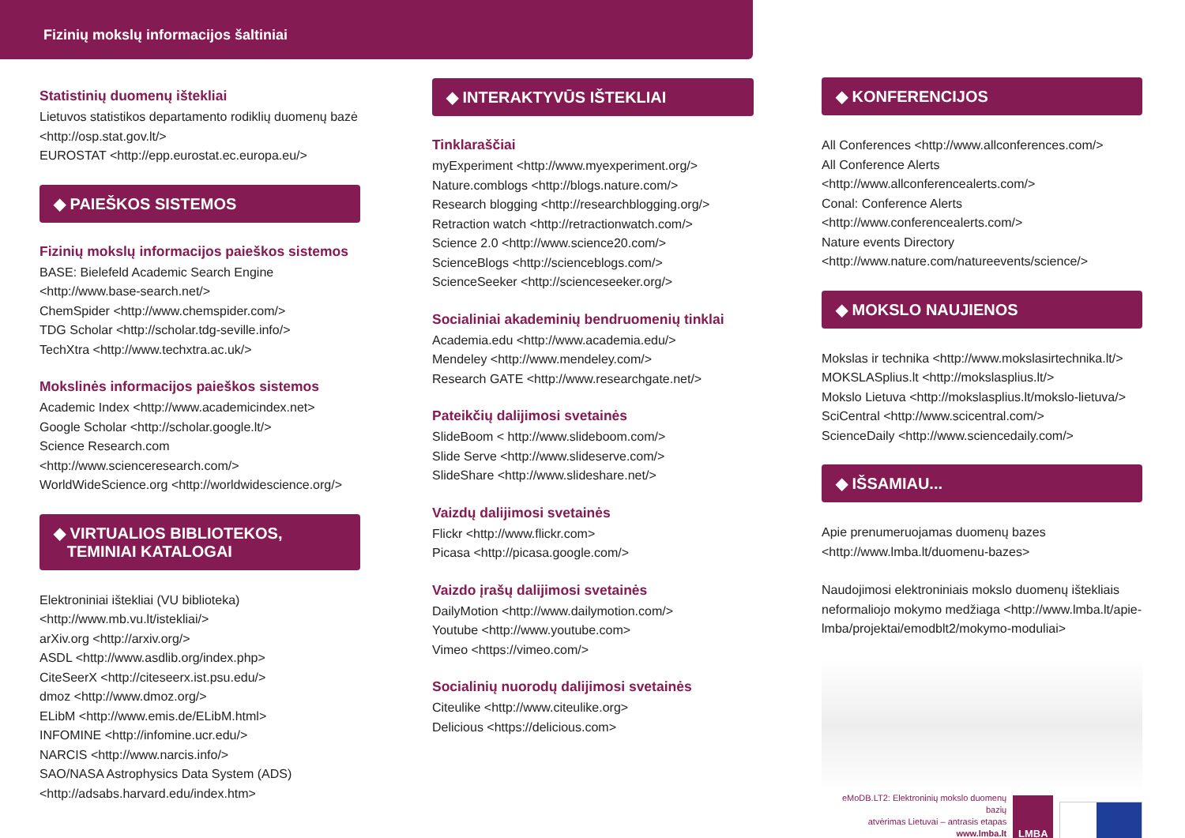Fizinių mokslų informacijos šaltiniai
Statistinių duomenų ištekliai
Lietuvos statistikos departamento rodiklių duomenų bazė
<http://osp.stat.gov.lt/>
EUROSTAT <http://epp.eurostat.ec.europa.eu/>
◆ PAIEŠKOS SISTEMOS
Fizinių mokslų informacijos paieškos sistemos
BASE: Bielefeld Academic Search Engine
<http://www.base-search.net/>
ChemSpider <http://www.chemspider.com/>
TDG Scholar <http://scholar.tdg-seville.info/>
TechXtra <http://www.techxtra.ac.uk/>
Mokslinės informacijos paieškos sistemos
Academic Index <http://www.academicindex.net>
Google Scholar <http://scholar.google.lt/>
Science Research.com
<http://www.scienceresearch.com/>
WorldWideScience.org <http://worldwidescience.org/>
◆ VIRTUALIOS BIBLIOTEKOS,
TEMINIAI KATALOGAI
Elektroniniai ištekliai (VU biblioteka)
<http://www.mb.vu.lt/istekliai/>
arXiv.org <http://arxiv.org/>
ASDL <http://www.asdlib.org/index.php>
CiteSeerX <http://citeseerx.ist.psu.edu/>
dmoz <http://www.dmoz.org/>
ELibM <http://www.emis.de/ELibM.html>
INFOMINE <http://infomine.ucr.edu/>
NARCIS <http://www.narcis.info/>
SAO/NASA Astrophysics Data System (ADS)
<http://adsabs.harvard.edu/index.htm>
◆ INTERAKTYVŪS IŠTEKLIAI
Tinklaraščiai
myExperiment <http://www.myexperiment.org/>
Nature.comblogs <http://blogs.nature.com/>
Research blogging <http://researchblogging.org/>
Retraction watch <http://retractionwatch.com/>
Science 2.0 <http://www.science20.com/>
ScienceBlogs <http://scienceblogs.com/>
ScienceSeeker <http://scienceseeker.org/>
Socialiniai akademinių bendruomenių tinklai
Academia.edu <http://www.academia.edu/>
Mendeley <http://www.mendeley.com/>
Research GATE <http://www.researchgate.net/>
Pateikčių dalijimosi svetainės
SlideBoom < http://www.slideboom.com/>
Slide Serve <http://www.slideserve.com/>
SlideShare <http://www.slideshare.net/>
Vaizdų dalijimosi svetainės
Flickr <http://www.flickr.com>
Picasa <http://picasa.google.com/>
Vaizdo įrašų dalijimosi svetainės
DailyMotion <http://www.dailymotion.com/>
Youtube <http://www.youtube.com>
Vimeo <https://vimeo.com/>
Socialinių nuorodų dalijimosi svetainės
Citeulike <http://www.citeulike.org>
Delicious <https://delicious.com>
◆ KONFERENCIJOS
All Conferences <http://www.allconferences.com/>
All Conference Alerts <http://www.allconferencealerts.com/>
Conal: Conference Alerts
<http://www.conferencealerts.com/>
Nature events Directory
<http://www.nature.com/natureevents/science/>
◆ MOKSLO NAUJIENOS
Mokslas ir technika <http://www.mokslasirtechnika.lt/>
MOKSLASplius.lt <http://mokslasplius.lt/>
Mokslo Lietuva <http://mokslasplius.lt/mokslo-lietuva/>
SciCentral <http://www.scicentral.com/>
ScienceDaily <http://www.sciencedaily.com/>
◆ IŠSAMIAU...
Apie prenumeruojamas duomenų bazes
<http://www.lmba.lt/duomenu-bazes>
Naudojimosi elektroniniais mokslo duomenų ištekliais neformaliojo mokymo medžiaga <http://www.lmba.lt/apie-lmba/projektai/emodblt2/mokymo-moduliai>
eMoDB.LT2: Elektroninių mokslo duomenų bazių
atvėrimas Lietuvai – antrasis etapas
www.lmba.lt
LMBA